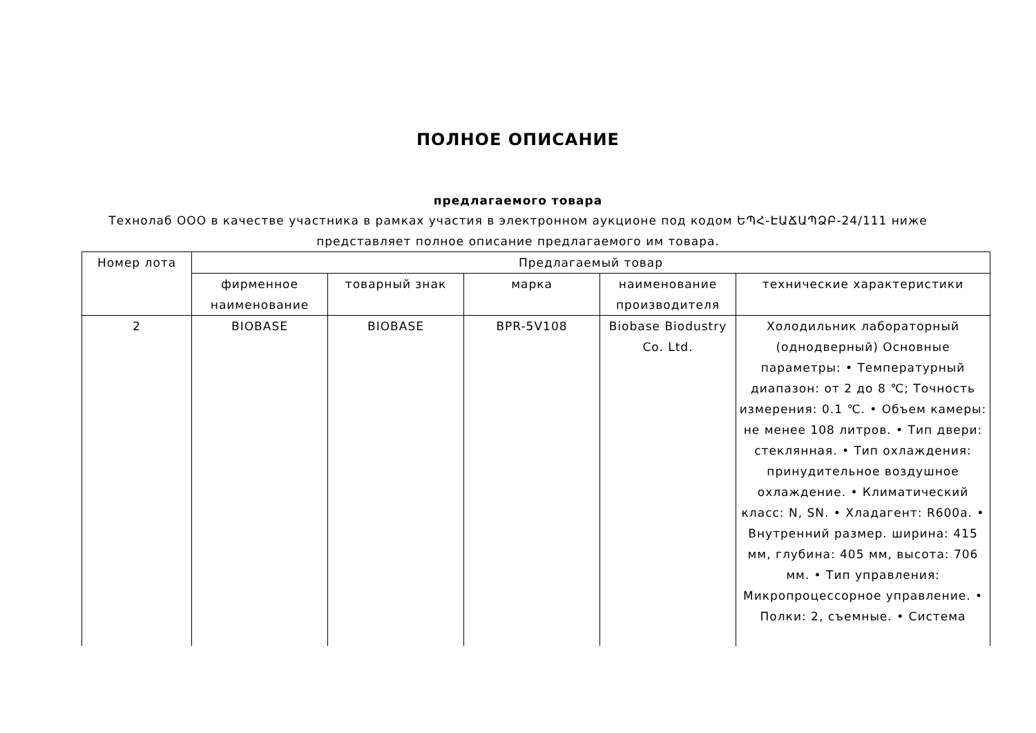ПОЛНОЕ ОПИСАНИЕ
предлагаемого товара
Технолаб ООО в качестве участника в рамках участия в электронном аукционе под кодом ԵՊՀ-ԷԱՃԱՊՁԲ-24/111 ниже представляет полное описание предлагаемого им товара.
| Номер лота | Предлагаемый товар | | | | |
| --- | --- | --- | --- | --- | --- |
| | фирменное наименование | товарный знак | марка | наименование производителя | технические характеристики |
| 2 | BIOBASE | BIOBASE | BPR-5V108 | Biobase Biodustry Co. Ltd. | Холодильник лабораторный (однодверный) Основные параметры: • Температурный диапазон: от 2 до 8 ℃; Точность измерения: 0.1 ℃. • Объем камеры: не менее 108 литров. • Тип двери: стеклянная. • Тип охлаждения: принудительное воздушное охлаждение. • Климатический класс: N, SN. • Хладагент: R600a. • Внутренний размер. ширина: 415 мм, глубина: 405 мм, высота: 706 мм. • Тип управления: Микропроцессорное управление. • Полки: 2, съемные. • Система |